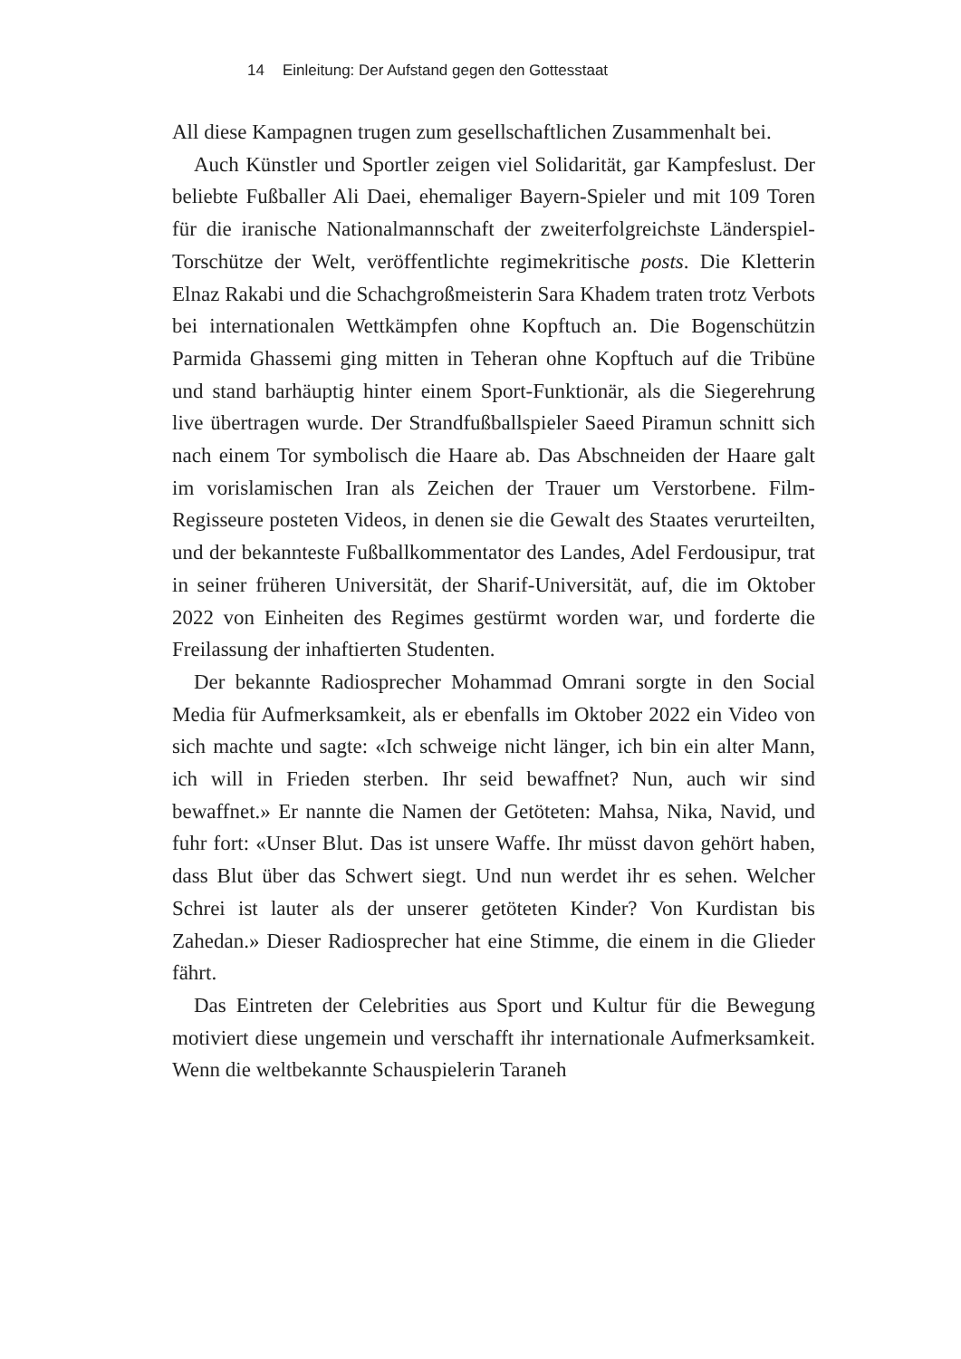14 Einleitung: Der Aufstand gegen den Gottesstaat
All diese Kampagnen trugen zum gesellschaftlichen Zusammenhalt bei.
Auch Künstler und Sportler zeigen viel Solidarität, gar Kampfeslust. Der beliebte Fußballer Ali Daei, ehemaliger Bayern-Spieler und mit 109 Toren für die iranische Nationalmannschaft der zweiterfolgreichste Länderspiel-Torschütze der Welt, veröffentlichte regimekritische posts. Die Kletterin Elnaz Rakabi und die Schachgroßmeisterin Sara Khadem traten trotz Verbots bei internationalen Wettkämpfen ohne Kopftuch an. Die Bogenschützin Parmida Ghassemi ging mitten in Teheran ohne Kopftuch auf die Tribüne und stand barhäuptig hinter einem Sport-Funktionär, als die Siegerehrung live übertragen wurde. Der Strandfußballspieler Saeed Piramun schnitt sich nach einem Tor symbolisch die Haare ab. Das Abschneiden der Haare galt im vorislamischen Iran als Zeichen der Trauer um Verstorbene. Film-Regisseure posteten Videos, in denen sie die Gewalt des Staates verurteilten, und der bekannteste Fußballkommentator des Landes, Adel Ferdousipur, trat in seiner früheren Universität, der Sharif-Universität, auf, die im Oktober 2022 von Einheiten des Regimes gestürmt worden war, und forderte die Freilassung der inhaftierten Studenten.
Der bekannte Radiosprecher Mohammad Omrani sorgte in den Social Media für Aufmerksamkeit, als er ebenfalls im Oktober 2022 ein Video von sich machte und sagte: «Ich schweige nicht länger, ich bin ein alter Mann, ich will in Frieden sterben. Ihr seid bewaffnet? Nun, auch wir sind bewaffnet.» Er nannte die Namen der Getöteten: Mahsa, Nika, Navid, und fuhr fort: «Unser Blut. Das ist unsere Waffe. Ihr müsst davon gehört haben, dass Blut über das Schwert siegt. Und nun werdet ihr es sehen. Welcher Schrei ist lauter als der unserer getöteten Kinder? Von Kurdistan bis Zahedan.» Dieser Radiosprecher hat eine Stimme, die einem in die Glieder fährt.
Das Eintreten der Celebrities aus Sport und Kultur für die Bewegung motiviert diese ungemein und verschafft ihr internationale Aufmerksamkeit. Wenn die weltbekannte Schauspielerin Taraneh